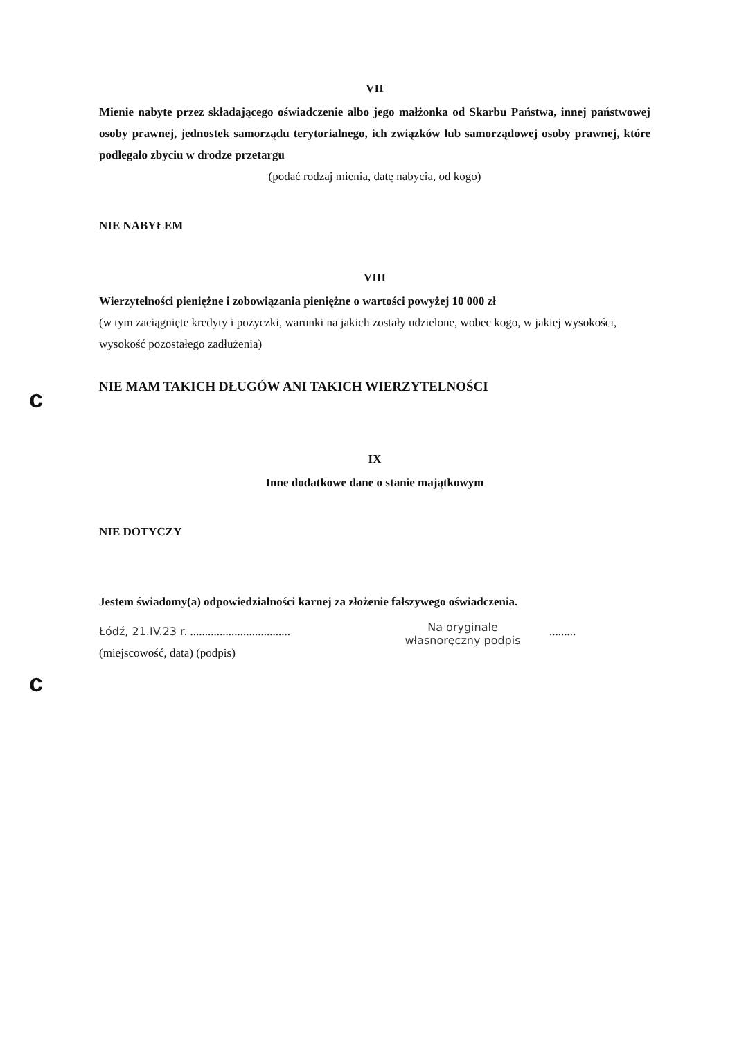c
c
VII
Mienie nabyte przez składającego oświadczenie albo jego małżonka od Skarbu Państwa, innej państwowej osoby prawnej, jednostek samorządu terytorialnego, ich związków lub samorządowej osoby prawnej, które podlegało zbyciu w drodze przetargu
(podać rodzaj mienia, datę nabycia, od kogo)
NIE NABYŁEM
VIII
Wierzytelności pieniężne i zobowiązania pieniężne o wartości powyżej 10 000 zł
(w tym zaciągnięte kredyty i pożyczki, warunki na jakich zostały udzielone, wobec kogo, w jakiej wysokości, wysokość pozostałego zadłużenia)
NIE MAM TAKICH DŁUGÓW ANI TAKICH WIERZYTELNOŚCI
IX
Inne dodatkowe dane o stanie majątkowym
NIE DOTYCZY
Jestem świadomy(a) odpowiedzialności karnej za złożenie fałszywego oświadczenia.
Łódź, 21.IV.23 r. ..................................
(miejscowość, data) (podpis)
Na oryginale
własnoręczny podpis
.........